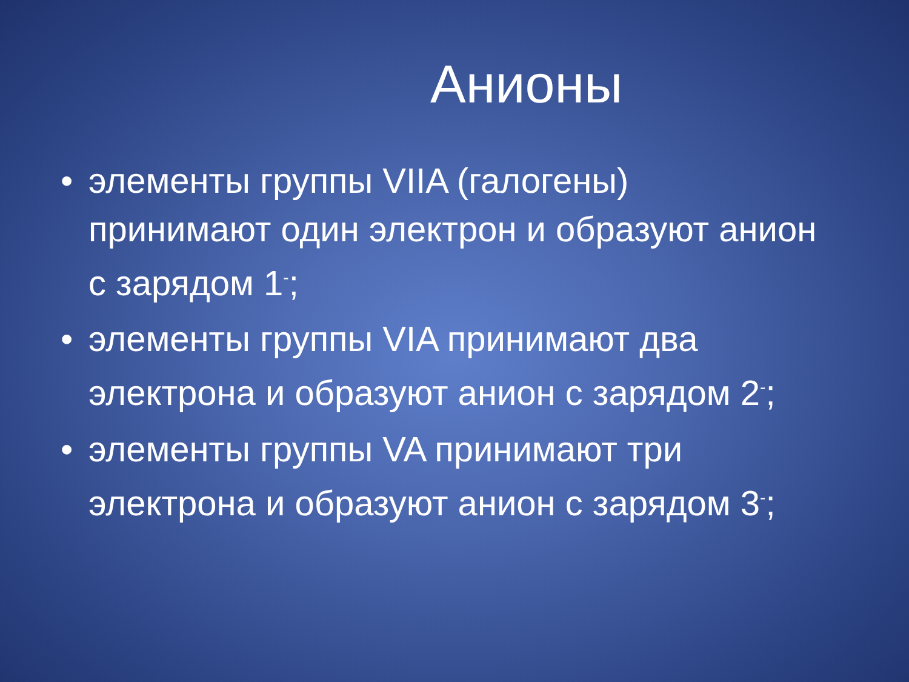Анионы
• элементы группы VIIA (галогены) принимают один электрон и образуют анион с зарядом 1<sup>-</sup>;
• элементы группы VIA принимают два электрона и образуют анион с зарядом 2<sup>-</sup>;
• элементы группы VA принимают три электрона и образуют анион с зарядом 3<sup>-</sup>;